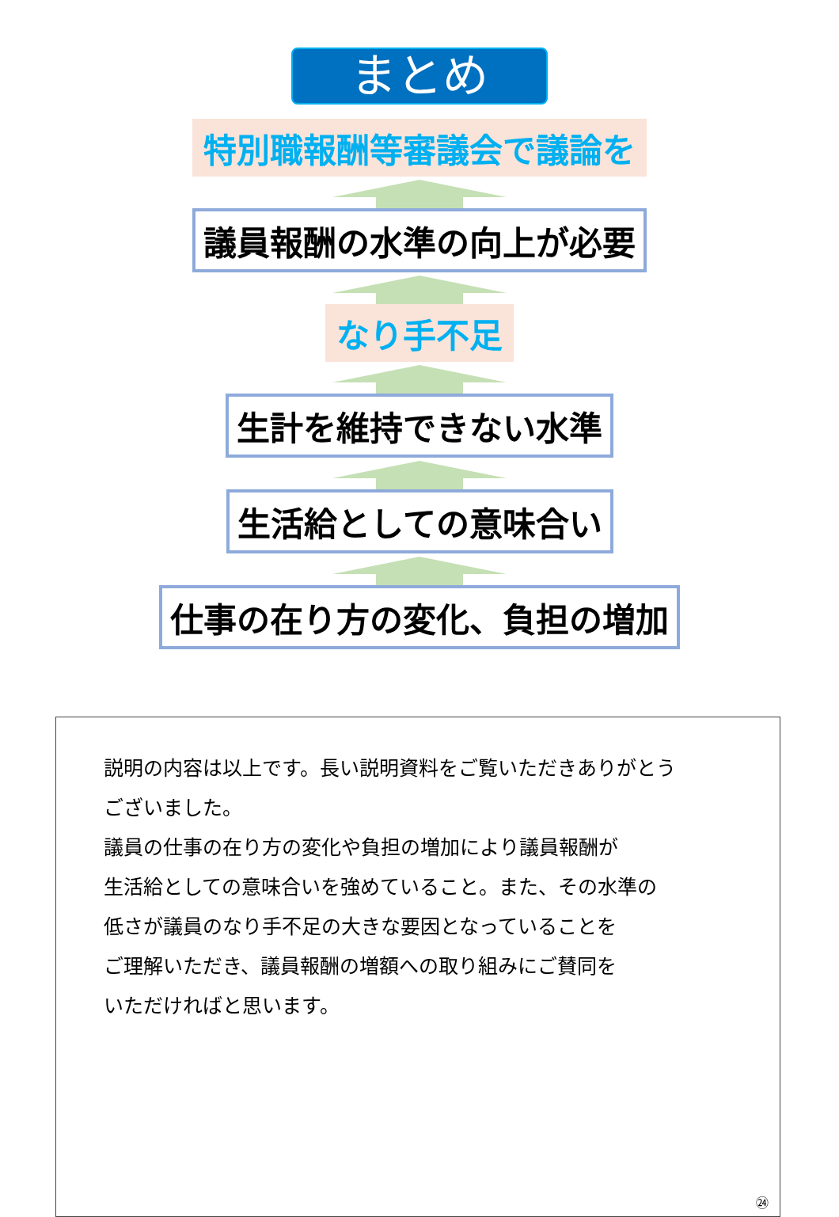まとめ
特別職報酬等審議会で議論を
議員報酬の水準の向上が必要
なり手不足
生計を維持できない水準
生活給としての意味合い
仕事の在り方の変化、負担の増加
説明の内容は以上です。長い説明資料をご覧いただきありがとう
ございました。
議員の仕事の在り方の変化や負担の増加により議員報酬が
生活給としての意味合いを強めていること。また、その水準の
低さが議員のなり手不足の大きな要因となっていることを
ご理解いただき、議員報酬の増額への取り組みにご賛同を
いただければと思います。
㉔